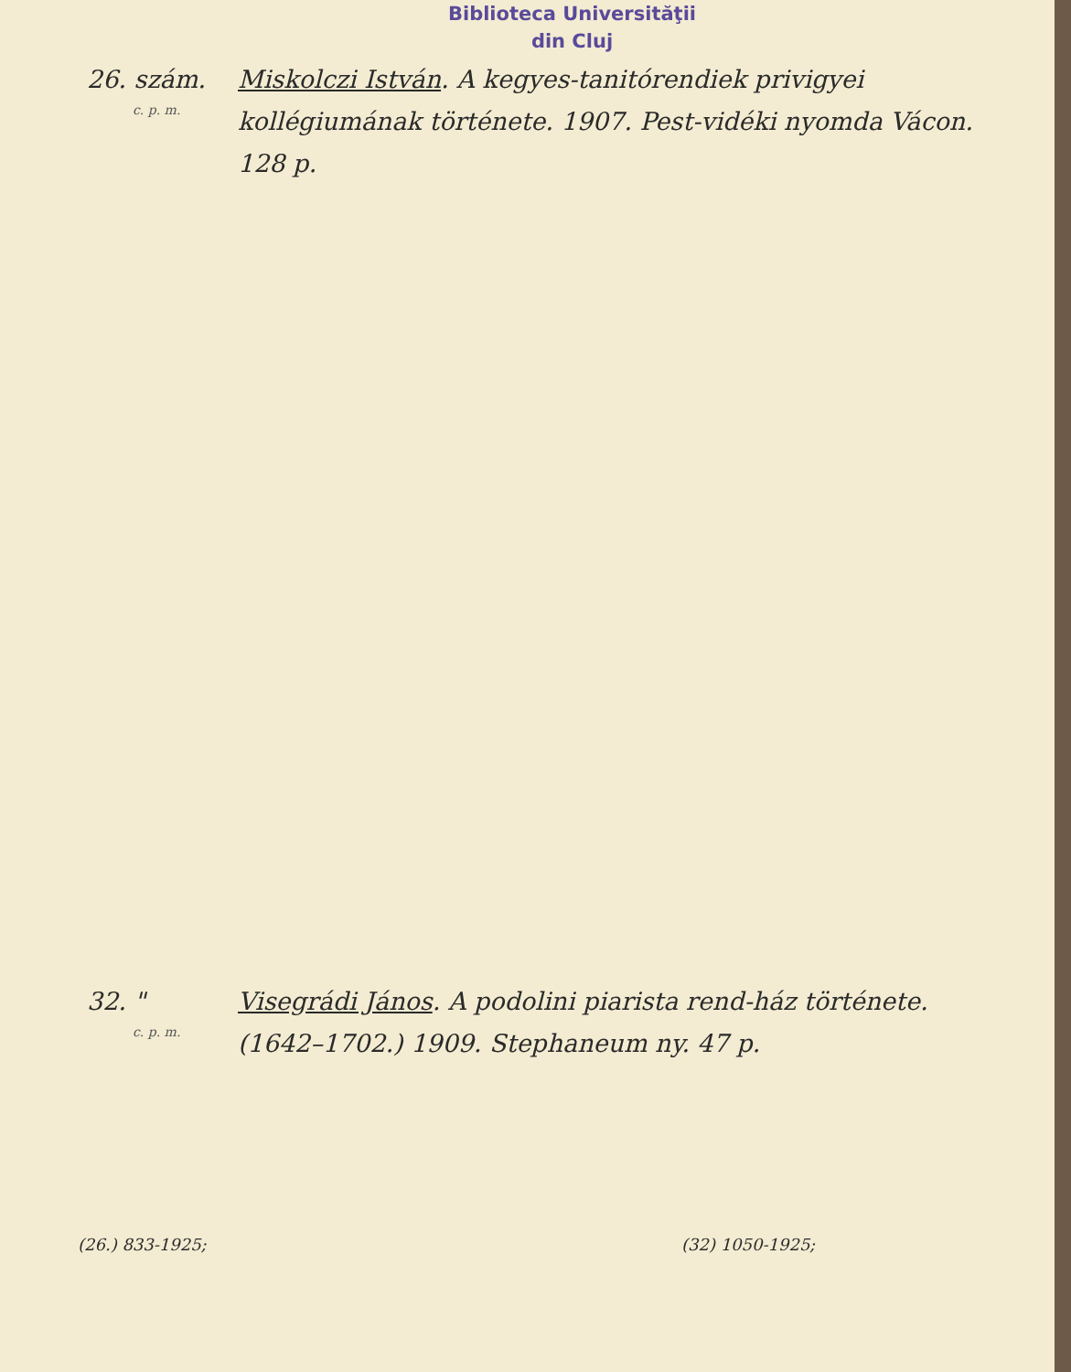Biblioteca Universităţii
din Cluj
26. szám.
c. p. m.
Miskolczi István. A kegyes-tanitórendiek privigyei kollégiumának története. 1907. Pest-vidéki nyomda Vácon. 128 p.
32. "
c. p. m.
Visegrádi János. A podolini piarista rend-ház története. (1642–1702.) 1909. Stephaneum ny. 47 p.
(26.) 833-1925; (32) 1050-1925;